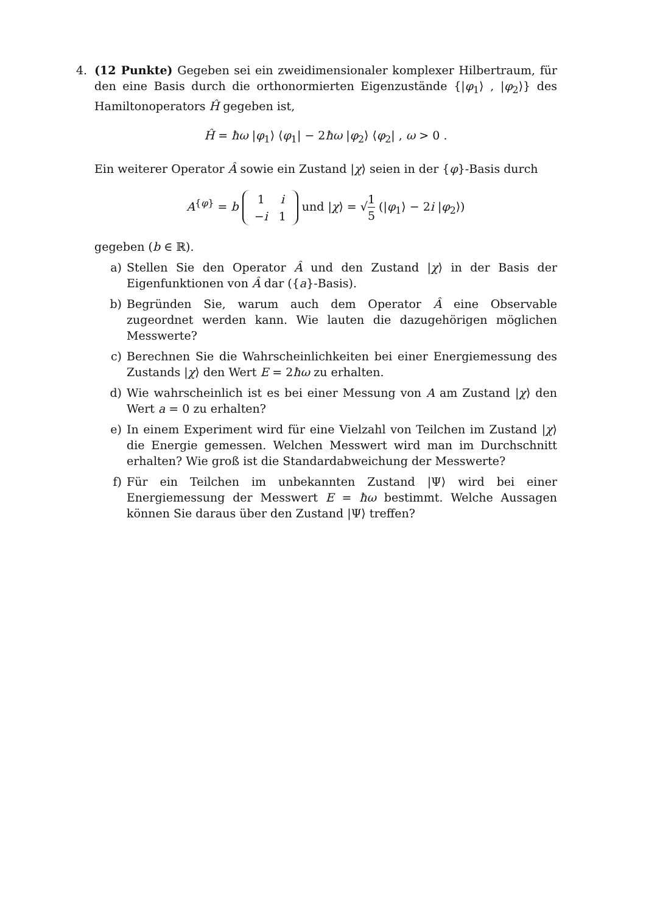4. (12 Punkte) Gegeben sei ein zweidimensionaler komplexer Hilbertraum, für den eine Basis durch die orthonormierten Eigenzustände {|φ<sub>1</sub>⟩ , |φ<sub>2</sub>⟩} des Hamiltonoperators Ĥ gegeben ist,
Ĥ = ħω |φ<sub>1</sub>⟩ ⟨φ<sub>1</sub>| − 2ħω |φ<sub>2</sub>⟩ ⟨φ<sub>2</sub>| , ω > 0 .
Ein weiterer Operator Â sowie ein Zustand |χ⟩ seien in der {φ}-Basis durch
A<sup>{φ}</sup> = b
| 1 | i |
| − i | 1 |
und |χ⟩ = √1 5 (|φ<sub>1</sub>⟩ − 2i |φ<sub>2</sub>⟩)
gegeben (b ∈ ℝ).
a) Stellen Sie den Operator Â und den Zustand |χ⟩ in der Basis der Eigenfunktionen von Â dar ({a}-Basis).
b) Begründen Sie, warum auch dem Operator Â eine Observable zugeordnet werden kann. Wie lauten die dazugehörigen möglichen Messwerte?
c) Berechnen Sie die Wahrscheinlichkeiten bei einer Energiemessung des Zustands |χ⟩ den Wert E = 2ħω zu erhalten.
d) Wie wahrscheinlich ist es bei einer Messung von A am Zustand |χ⟩ den Wert a = 0 zu erhalten?
e) In einem Experiment wird für eine Vielzahl von Teilchen im Zustand |χ⟩ die Energie gemessen. Welchen Messwert wird man im Durchschnitt erhalten? Wie groß ist die Standardabweichung der Messwerte?
f) Für ein Teilchen im unbekannten Zustand |Ψ⟩ wird bei einer Energiemessung der Messwert E = ħω bestimmt. Welche Aussagen können Sie daraus über den Zustand |Ψ⟩ treffen?